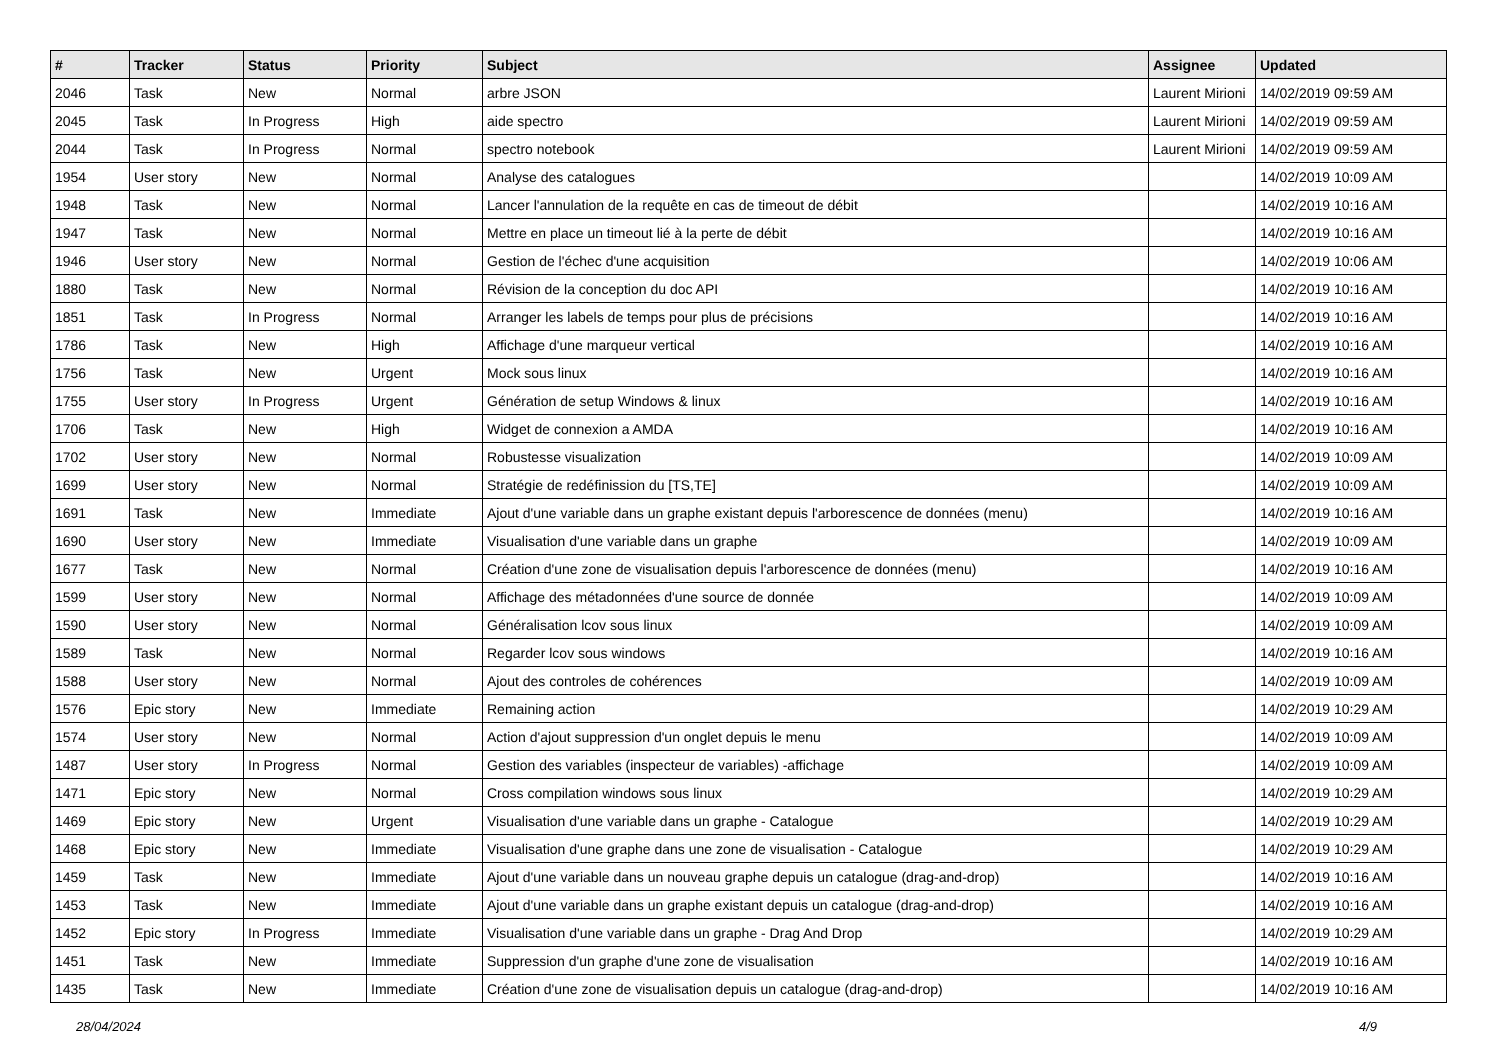| # | Tracker | Status | Priority | Subject | Assignee | Updated |
| --- | --- | --- | --- | --- | --- | --- |
| 2046 | Task | New | Normal | arbre JSON | Laurent Mirioni | 14/02/2019 09:59 AM |
| 2045 | Task | In Progress | High | aide spectro | Laurent Mirioni | 14/02/2019 09:59 AM |
| 2044 | Task | In Progress | Normal | spectro notebook | Laurent Mirioni | 14/02/2019 09:59 AM |
| 1954 | User story | New | Normal | Analyse des catalogues | | 14/02/2019 10:09 AM |
| 1948 | Task | New | Normal | Lancer l'annulation de la requête en cas de timeout de débit | | 14/02/2019 10:16 AM |
| 1947 | Task | New | Normal | Mettre en place un timeout lié à la perte de débit | | 14/02/2019 10:16 AM |
| 1946 | User story | New | Normal | Gestion de l'échec d'une acquisition | | 14/02/2019 10:06 AM |
| 1880 | Task | New | Normal | Révision de la conception du doc API | | 14/02/2019 10:16 AM |
| 1851 | Task | In Progress | Normal | Arranger les labels de temps pour plus de précisions | | 14/02/2019 10:16 AM |
| 1786 | Task | New | High | Affichage d'une marqueur vertical | | 14/02/2019 10:16 AM |
| 1756 | Task | New | Urgent | Mock sous linux | | 14/02/2019 10:16 AM |
| 1755 | User story | In Progress | Urgent | Génération de setup Windows & linux | | 14/02/2019 10:16 AM |
| 1706 | Task | New | High | Widget de connexion a AMDA | | 14/02/2019 10:16 AM |
| 1702 | User story | New | Normal | Robustesse visualization | | 14/02/2019 10:09 AM |
| 1699 | User story | New | Normal | Stratégie de redéfinission du [TS,TE] | | 14/02/2019 10:09 AM |
| 1691 | Task | New | Immediate | Ajout d'une variable dans un graphe existant depuis l'arborescence de données (menu) | | 14/02/2019 10:16 AM |
| 1690 | User story | New | Immediate | Visualisation d'une variable dans un graphe | | 14/02/2019 10:09 AM |
| 1677 | Task | New | Normal | Création d'une zone de visualisation depuis l'arborescence de données (menu) | | 14/02/2019 10:16 AM |
| 1599 | User story | New | Normal | Affichage des métadonnées d'une source de donnée | | 14/02/2019 10:09 AM |
| 1590 | User story | New | Normal | Généralisation lcov sous linux | | 14/02/2019 10:09 AM |
| 1589 | Task | New | Normal | Regarder lcov sous windows | | 14/02/2019 10:16 AM |
| 1588 | User story | New | Normal | Ajout des controles de cohérences | | 14/02/2019 10:09 AM |
| 1576 | Epic story | New | Immediate | Remaining action | | 14/02/2019 10:29 AM |
| 1574 | User story | New | Normal | Action d'ajout suppression d'un onglet depuis le menu | | 14/02/2019 10:09 AM |
| 1487 | User story | In Progress | Normal | Gestion des variables (inspecteur de variables) -affichage | | 14/02/2019 10:09 AM |
| 1471 | Epic story | New | Normal | Cross compilation windows sous linux | | 14/02/2019 10:29 AM |
| 1469 | Epic story | New | Urgent | Visualisation d'une variable dans un graphe - Catalogue | | 14/02/2019 10:29 AM |
| 1468 | Epic story | New | Immediate | Visualisation d'une graphe dans une zone de visualisation - Catalogue | | 14/02/2019 10:29 AM |
| 1459 | Task | New | Immediate | Ajout d'une variable dans un nouveau graphe depuis un catalogue (drag-and-drop) | | 14/02/2019 10:16 AM |
| 1453 | Task | New | Immediate | Ajout d'une variable dans un graphe existant depuis un catalogue (drag-and-drop) | | 14/02/2019 10:16 AM |
| 1452 | Epic story | In Progress | Immediate | Visualisation d'une variable dans un graphe - Drag And Drop | | 14/02/2019 10:29 AM |
| 1451 | Task | New | Immediate | Suppression d'un graphe d'une zone de visualisation | | 14/02/2019 10:16 AM |
| 1435 | Task | New | Immediate | Création d'une zone de visualisation depuis un catalogue (drag-and-drop) | | 14/02/2019 10:16 AM |
28/04/2024 4/9